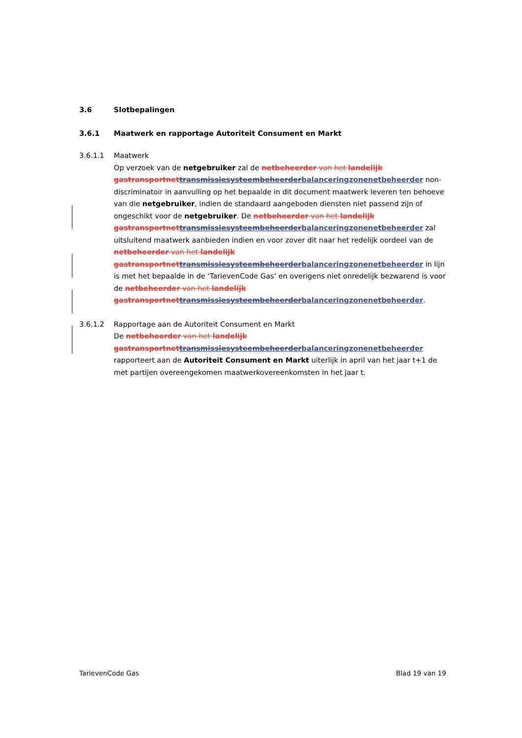3.6 Slotbepalingen
3.6.1 Maatwerk en rapportage Autoriteit Consument en Markt
3.6.1.1 Maatwerk
Op verzoek van de netgebruiker zal de netbeheerder van het landelijk gastransportnet transmissiesysteembeheerder balanceringzonenetbeheerder non-discriminatoir in aanvulling op het bepaalde in dit document maatwerk leveren ten behoeve van die netgebruiker, indien de standaard aangeboden diensten niet passend zijn of ongeschikt voor de netgebruiker. De netbeheerder van het landelijk gastransportnet transmissiesysteembeheerder balanceringzonenetbeheerder zal uitsluitend maatwerk aanbieden indien en voor zover dit naar het redelijk oordeel van de netbeheerder van het landelijk gastransportnet transmissiesysteembeheerder balanceringzonenetbeheerder in lijn is met het bepaalde in de ‘TarievenCode Gas’ en overigens niet onredelijk bezwarend is voor de netbeheerder van het landelijk gastransportnet transmissiesysteembeheerder balanceringzonenetbeheerder.
3.6.1.2 Rapportage aan de Autoriteit Consument en Markt
De netbeheerder van het landelijk gastransportnet transmissiesysteembeheerder balanceringzonenetbeheerder rapporteert aan de Autoriteit Consument en Markt uiterlijk in april van het jaar t+1 de met partijen overeengekomen maatwerkovereenkomsten in het jaar t.
TarievenCode Gas Blad 19 van 19